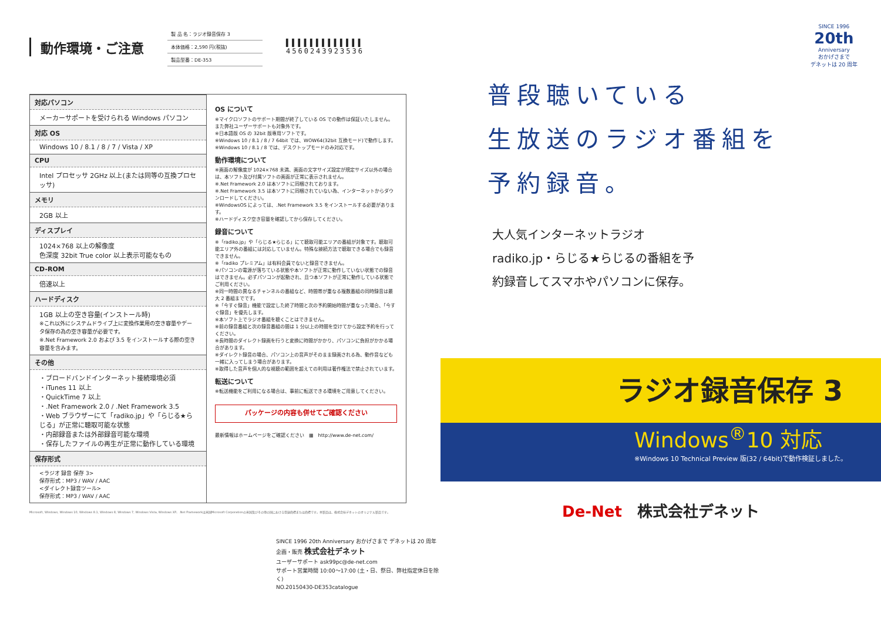動作環境・ご注意
製 品 名：ラジオ録音保存 3
本体価格：2,590 円(税抜)
製品型番：DE-353
▌▌▌▌▌▌▌▌▌▌▌▌▌
4560243923536
対応パソコン
メーカーサポートを受けられる Windows パソコン
対応 OS
Windows 10 / 8.1 / 8 / 7 / Vista / XP
CPU
Intel プロセッサ 2GHz 以上(または同等の互換プロセッサ)
メモリ
2GB 以上
ディスプレイ
1024×768 以上の解像度
色深度 32bit True color 以上表示可能なもの
CD-ROM
倍速以上
ハードディスク
1GB 以上の空き容量(インストール時)
※これ以外にシステムドライブ上に変換作業用の空き容量やデータ保存の為の空き容量が必要です。
※.Net Framework 2.0 および 3.5 をインストールする際の空き容量を含みます。
その他
・ブロードバンドインターネット接続環境必須
・iTunes 11 以上
・QuickTime 7 以上
・.Net Framework 2.0 / .Net Framework 3.5
・Web ブラウザーにて「radiko.jp」や「らじる★らじる」が正常に聴取可能な状態
・内部録音または外部録音可能な環境
・保存したファイルの再生が正常に動作している環境
保存形式
<ラジオ 録音 保存 3>
保存形式：MP3 / WAV / AAC
<ダイレクト録音ツール>
保存形式：MP3 / WAV / AAC
OS について
※マイクロソフトのサポート期間が終了している OS での動作は保証いたしません。また弊社ユーザーサポートも対象外です。
※日本語版 OS の 32bit 版専用ソフトです。
※Windows 10 / 8.1 / 8 / 7 64bit では、WOW64(32bit 互換モード)で動作します。
※Windows 10 / 8.1 / 8 では、デスクトップモードのみ対応です。
動作環境について
※画面の解像度が 1024×768 未満、画面の文字サイズ設定が規定サイズ以外の場合は、本ソフト及び付属ソフトの画面が正常に表示されません。
※.Net Framework 2.0 は本ソフトに同梱されております。
※.Net Framework 3.5 は本ソフトに同梱されていない為、インターネットからダウンロードしてください。
※WindowsOS によっては、.Net Framework 3.5 をインストールする必要があります。
※ハードディスク空き容量を確認してから保存してください。
録音について
※「radiko.jp」や「らじる★らじる」にて聴取可能エリアの番組が対象です。聴取可能エリア外の番組には対応していません。特殊な接続方法で聴取できる場合でも録音できません。
※「radiko プレミアム」は有料会員でないと録音できません。
※パソコンの電源が落ちている状態や本ソフトが正常に動作していない状態での録音はできません。必ずパソコンが起動され、且つ本ソフトが正常に動作している状態でご利用ください。
※同一時間の異なるチャンネルの番組など、時間帯が重なる複数番組の同時録音は最大 2 番組までです。
※「今すぐ録音」機能で設定した終了時間と次の予約開始時間が重なった場合、「今すぐ録音」を優先します。
※本ソフト上でラジオ番組を聴くことはできません。
※前の録音番組と次の録音番組の間は 1 分以上の時間を空けてから設定予約を行ってください。
※長時間のダイレクト録画を行うと変換に時間がかかり、パソコンに負担がかかる場合があります。
※ダイレクト録音の場合、パソコン上の音声がそのまま録画される為、動作音なども一緒に入ってしまう場合があります。
※取得した音声を個人的な視聴の範囲を超えての利用は著作権法で禁止されています。
転送について
※転送機能をご利用になる場合は、事前に転送できる環境をご用意してください。
パッケージの内容も併せてご確認ください
最新情報はホームページをご確認ください　▦　http://www.de-net.com/
Microsoft, Windows, Windows 10, Windows 8.1, Windows 8, Windows 7, Windows Vista, Windows XP、.Net Frameworkは米国Microsoft Corporationの米国及びその他の国における登録商標または商標です。本製品は、株式会社デネットのオリジナル製品です。
SINCE 1996 20th Anniversary おかげさまで デネットは 20 周年
企画・販売 株式会社デネット
ユーザーサポート ask99pc@de-net.com
サポート営業時間 10:00〜17:00 (土・日、祭日、弊社指定休日を除く)
NO.20150430-DE353catalogue
SINCE 1996
20th
Anniversary
おかげさまで
デネットは 20 周年
普段聴いている
生放送のラジオ番組を
予約録音。
大人気インターネットラジオ radiko.jp・らじる★らじるの番組を予約録音してスマホやパソコンに保存。
ラジオ録音保存 3
Windows<sup>®</sup>10 対応
※Windows 10 Technical Preview 版(32 / 64bit)で動作検証しました。
De-Net　株式会社デネット